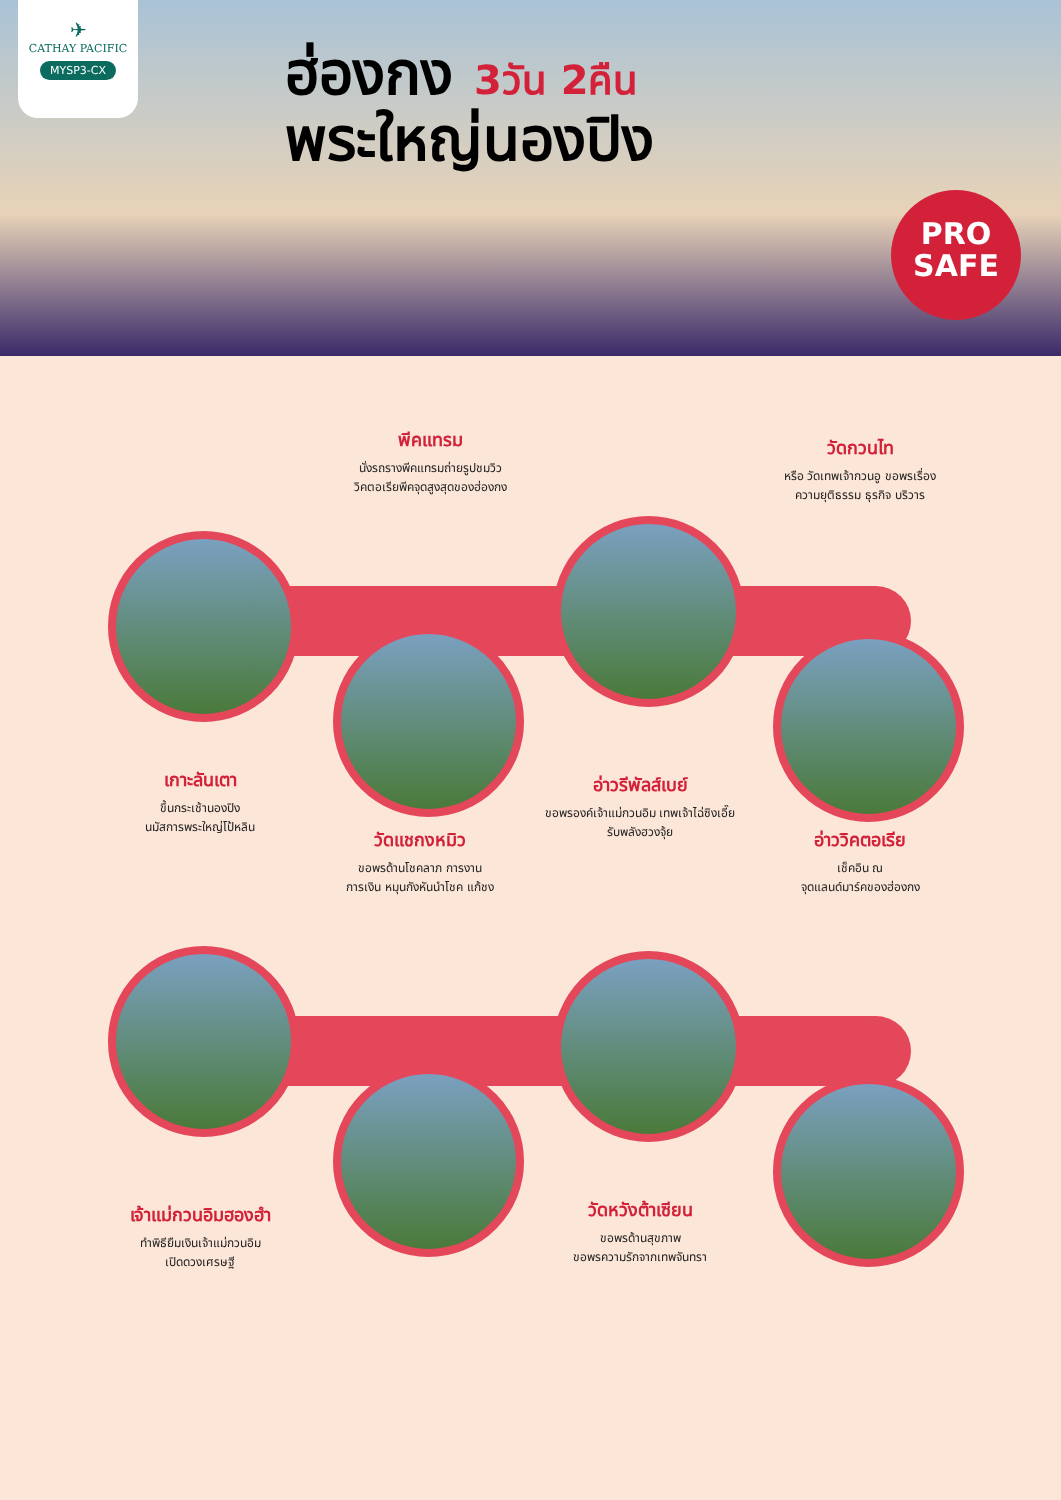✈
CATHAY PACIFIC
MYSP3-CX
ฮ่องกง 3วัน 2คืน
พระใหญ่นองปิง
PRO
SAFE
พีคแทรม
นั่งรถรางพีคแทรมถ่ายรูปชมวิว
วิคตอเรียพีคจุดสูงสุดของฮ่องกง
วัดกวนไท
หรือ วัดเทพเจ้ากวนอู ขอพรเรื่อง
ความยุติธรรม ธุรกิจ บริวาร
เกาะลันเตา
ขึ้นกระเช้านองปิง
นมัสการพระใหญ่โป้หลิน
อ่าวรีพัลส์เบย์
ขอพรองค์เจ้าแม่กวนอิม เทพเจ้าไฉ่ซิงเอี๊ย
รับพลังฮวงจุ้ย
วัดแชกงหมิว
ขอพรด้านโชคลาภ การงาน
การเงิน หมุนกังหันนำโชค แก้ชง
อ่าววิคตอเรีย
เช็คอิน ณ
จุดแลนด์มาร์คของฮ่องกง
เจ้าแม่กวนอิมฮองฮำ
ทำพิธียืมเงินเจ้าแม่กวนอิม
เปิดดวงเศรษฐี
วัดหวังต้าเซียน
ขอพรด้านสุขภาพ
ขอพรความรักจากเทพจันทรา